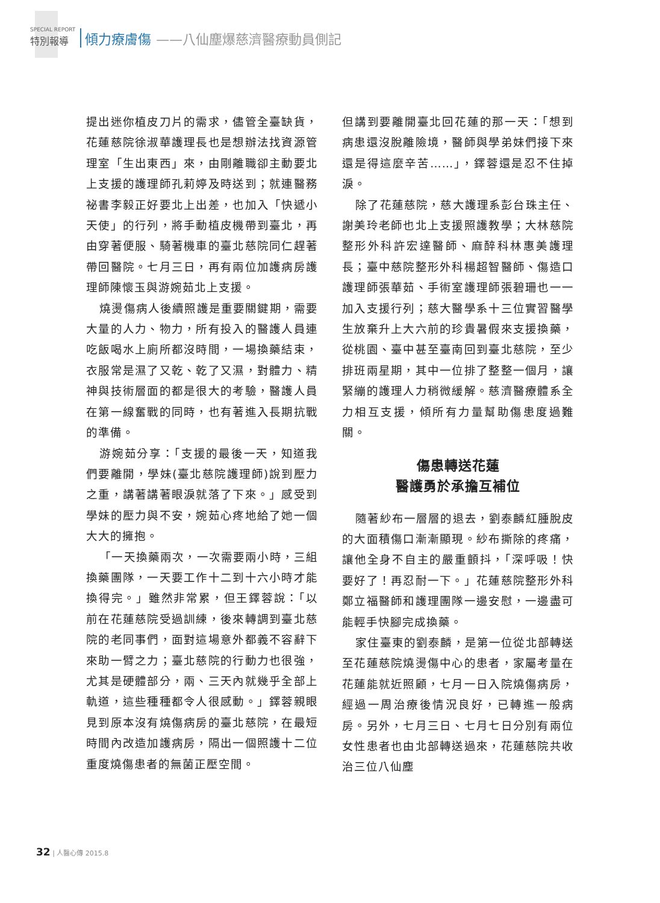SPECIAL REPORT
特別報導
傾力療膚傷 ——八仙塵爆慈濟醫療動員側記
提出迷你植皮刀片的需求，儘管全臺缺貨，花蓮慈院徐淑華護理長也是想辦法找資源管理室「生出東西」來，由剛離職卻主動要北上支援的護理師孔莉婷及時送到；就連醫務祕書李毅正好要北上出差，也加入「快遞小天使」的行列，將手動植皮機帶到臺北，再由穿著便服、騎著機車的臺北慈院同仁趕著帶回醫院。七月三日，再有兩位加護病房護理師陳懷玉與游婉茹北上支援。
燒燙傷病人後續照護是重要關鍵期，需要大量的人力、物力，所有投入的醫護人員連吃飯喝水上廁所都沒時間，一場換藥結束，衣服常是濕了又乾、乾了又濕，對體力、精神與技術層面的都是很大的考驗，醫護人員在第一線奮戰的同時，也有著進入長期抗戰的準備。
游婉茹分享：「支援的最後一天，知道我們要離開，學妹(臺北慈院護理師)說到壓力之重，講著講著眼淚就落了下來。」感受到學妹的壓力與不安，婉茹心疼地給了她一個大大的擁抱。
「一天換藥兩次，一次需要兩小時，三組換藥團隊，一天要工作十二到十六小時才能換得完。」雖然非常累，但王鐸蓉說：「以前在花蓮慈院受過訓練，後來轉調到臺北慈院的老同事們，面對這場意外都義不容辭下來助一臂之力；臺北慈院的行動力也很強，尤其是硬體部分，兩、三天內就幾乎全部上軌道，這些種種都令人很感動。」鐸蓉親眼見到原本沒有燒傷病房的臺北慈院，在最短時間內改造加護病房，隔出一個照護十二位重度燒傷患者的無菌正壓空間。
但講到要離開臺北回花蓮的那一天：「想到病患還沒脫離險境，醫師與學弟妹們接下來還是得這麼辛苦……」，鐸蓉還是忍不住掉淚。
除了花蓮慈院，慈大護理系彭台珠主任、謝美玲老師也北上支援照護教學；大林慈院整形外科許宏達醫師、麻醉科林惠美護理長；臺中慈院整形外科楊超智醫師、傷造口護理師張華茹、手術室護理師張碧珊也一一加入支援行列；慈大醫學系十三位實習醫學生放棄升上大六前的珍貴暑假來支援換藥，從桃園、臺中甚至臺南回到臺北慈院，至少排班兩星期，其中一位排了整整一個月，讓緊繃的護理人力稍微緩解。慈濟醫療體系全力相互支援，傾所有力量幫助傷患度過難關。
傷患轉送花蓮
醫護勇於承擔互補位
隨著紗布一層層的退去，劉泰麟紅腫脫皮的大面積傷口漸漸顯現。紗布撕除的疼痛，讓他全身不自主的嚴重顫抖，「深呼吸！快要好了！再忍耐一下。」花蓮慈院整形外科鄭立福醫師和護理團隊一邊安慰，一邊盡可能輕手快腳完成換藥。
家住臺東的劉泰麟，是第一位從北部轉送至花蓮慈院燒燙傷中心的患者，家屬考量在花蓮能就近照顧，七月一日入院燒傷病房，經過一周治療後情況良好，已轉進一般病房。另外，七月三日、七月七日分別有兩位女性患者也由北部轉送過來，花蓮慈院共收治三位八仙塵
32 | 人醫心傳 2015.8